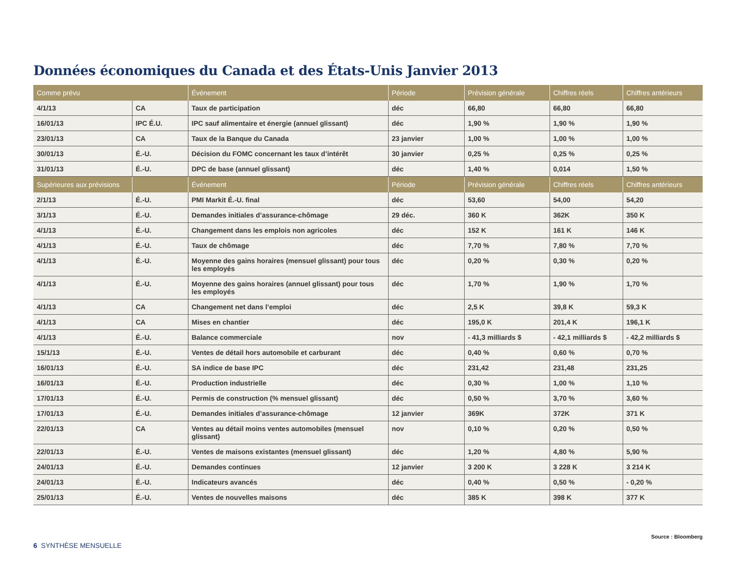Données économiques du Canada et des États-Unis Janvier 2013
| Comme prévu | | Événement | Période | Prévision générale | Chiffres réels | Chiffres antérieurs |
| --- | --- | --- | --- | --- | --- | --- |
| 4/1/13 | CA | Taux de participation | déc | 66,80 | 66,80 | 66,80 |
| 16/01/13 | IPC É.U. | IPC sauf alimentaire et énergie (annuel glissant) | déc | 1,90 % | 1,90 % | 1,90 % |
| 23/01/13 | CA | Taux de la Banque du Canada | 23 janvier | 1,00 % | 1,00 % | 1,00 % |
| 30/01/13 | É.-U. | Décision du FOMC concernant les taux d’intérêt | 30 janvier | 0,25 % | 0,25 % | 0,25 % |
| 31/01/13 | É.-U. | DPC de base (annuel glissant) | déc | 1,40 % | 0,014 | 1,50 % |
| Supérieures aux prévisions | | Événement | Période | Prévision générale | Chiffres réels | Chiffres antérieurs |
| 2/1/13 | É.-U. | PMI Markit É.-U. final | déc | 53,60 | 54,00 | 54,20 |
| 3/1/13 | É.-U. | Demandes initiales d’assurance-chômage | 29 déc. | 360 K | 362K | 350 K |
| 4/1/13 | É.-U. | Changement dans les emplois non agricoles | déc | 152 K | 161 K | 146 K |
| 4/1/13 | É.-U. | Taux de chômage | déc | 7,70 % | 7,80 % | 7,70 % |
| 4/1/13 | É.-U. | Moyenne des gains horaires (mensuel glissant) pour tous les employés | déc | 0,20 % | 0,30 % | 0,20 % |
| 4/1/13 | É.-U. | Moyenne des gains horaires (annuel glissant) pour tous les employés | déc | 1,70 % | 1,90 % | 1,70 % |
| 4/1/13 | CA | Changement net dans l’emploi | déc | 2,5 K | 39,8 K | 59,3 K |
| 4/1/13 | CA | Mises en chantier | déc | 195,0 K | 201,4 K | 196,1 K |
| 4/1/13 | É.-U. | Balance commerciale | nov | - 41,3 milliards $ | - 42,1 milliards $ | - 42,2 milliards $ |
| 15/1/13 | É.-U. | Ventes de détail hors automobile et carburant | déc | 0,40 % | 0,60 % | 0,70 % |
| 16/01/13 | É.-U. | SA indice de base IPC | déc | 231,42 | 231,48 | 231,25 |
| 16/01/13 | É.-U. | Production industrielle | déc | 0,30 % | 1,00 % | 1,10 % |
| 17/01/13 | É.-U. | Permis de construction (% mensuel glissant) | déc | 0,50 % | 3,70 % | 3,60 % |
| 17/01/13 | É.-U. | Demandes initiales d’assurance-chômage | 12 janvier | 369K | 372K | 371 K |
| 22/01/13 | CA | Ventes au détail moins ventes automobiles (mensuel glissant) | nov | 0,10 % | 0,20 % | 0,50 % |
| 22/01/13 | É.-U. | Ventes de maisons existantes (mensuel glissant) | déc | 1,20 % | 4,80 % | 5,90 % |
| 24/01/13 | É.-U. | Demandes continues | 12 janvier | 3 200 K | 3 228 K | 3 214 K |
| 24/01/13 | É.-U. | Indicateurs avancés | déc | 0,40 % | 0,50 % | - 0,20 % |
| 25/01/13 | É.-U. | Ventes de nouvelles maisons | déc | 385 K | 398 K | 377 K |
Source : Bloomberg
6 SYNTHÈSE MENSUELLE